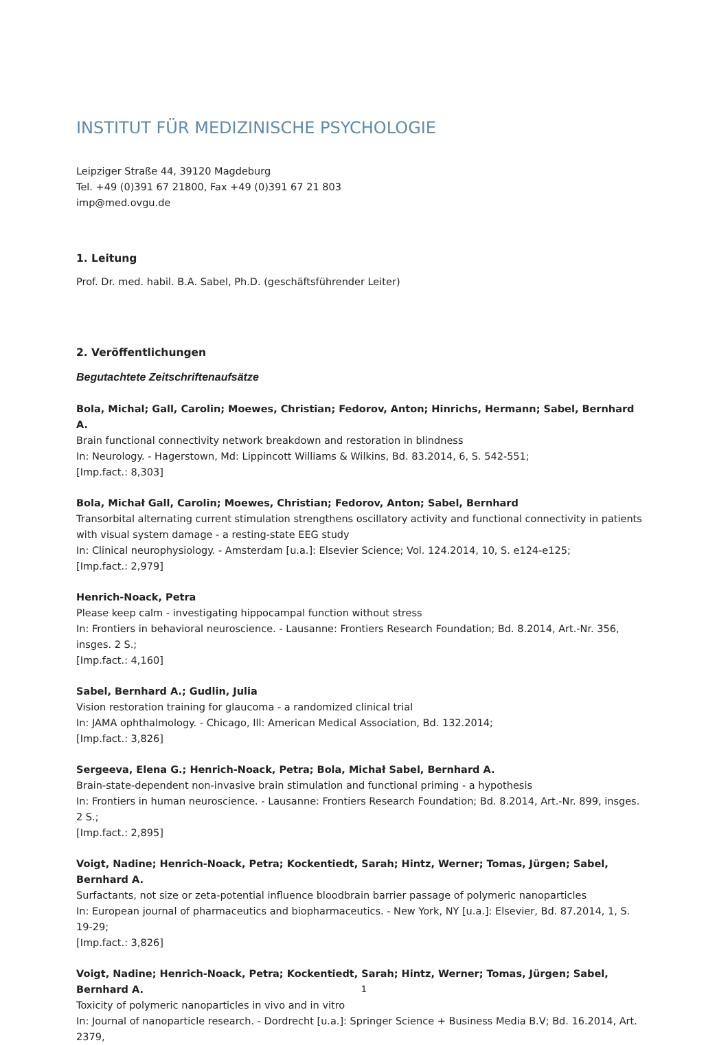INSTITUT FÜR MEDIZINISCHE PSYCHOLOGIE
Leipziger Straße 44, 39120 Magdeburg
Tel. +49 (0)391 67 21800, Fax +49 (0)391 67 21 803
imp@med.ovgu.de
1. Leitung
Prof. Dr. med. habil. B.A. Sabel, Ph.D. (geschäftsführender Leiter)
2. Veröffentlichungen
Begutachtete Zeitschriftenaufsätze
Bola, Michal; Gall, Carolin; Moewes, Christian; Fedorov, Anton; Hinrichs, Hermann; Sabel, Bernhard A.
Brain functional connectivity network breakdown and restoration in blindness
In: Neurology. - Hagerstown, Md: Lippincott Williams & Wilkins, Bd. 83.2014, 6, S. 542-551;
[Imp.fact.: 8,303]
Bola, Michał Gall, Carolin; Moewes, Christian; Fedorov, Anton; Sabel, Bernhard
Transorbital alternating current stimulation strengthens oscillatory activity and functional connectivity in patients with visual system damage - a resting-state EEG study
In: Clinical neurophysiology. - Amsterdam [u.a.]: Elsevier Science; Vol. 124.2014, 10, S. e124-e125;
[Imp.fact.: 2,979]
Henrich-Noack, Petra
Please keep calm - investigating hippocampal function without stress
In: Frontiers in behavioral neuroscience. - Lausanne: Frontiers Research Foundation; Bd. 8.2014, Art.-Nr. 356, insges. 2 S.;
[Imp.fact.: 4,160]
Sabel, Bernhard A.; Gudlin, Julia
Vision restoration training for glaucoma - a randomized clinical trial
In: JAMA ophthalmology. - Chicago, Ill: American Medical Association, Bd. 132.2014;
[Imp.fact.: 3,826]
Sergeeva, Elena G.; Henrich-Noack, Petra; Bola, Michał Sabel, Bernhard A.
Brain-state-dependent non-invasive brain stimulation and functional priming - a hypothesis
In: Frontiers in human neuroscience. - Lausanne: Frontiers Research Foundation; Bd. 8.2014, Art.-Nr. 899, insges. 2 S.;
[Imp.fact.: 2,895]
Voigt, Nadine; Henrich-Noack, Petra; Kockentiedt, Sarah; Hintz, Werner; Tomas, Jürgen; Sabel, Bernhard A.
Surfactants, not size or zeta-potential influence bloodbrain barrier passage of polymeric nanoparticles
In: European journal of pharmaceutics and biopharmaceutics. - New York, NY [u.a.]: Elsevier, Bd. 87.2014, 1, S. 19-29;
[Imp.fact.: 3,826]
Voigt, Nadine; Henrich-Noack, Petra; Kockentiedt, Sarah; Hintz, Werner; Tomas, Jürgen; Sabel, Bernhard A.
Toxicity of polymeric nanoparticles in vivo and in vitro
In: Journal of nanoparticle research. - Dordrecht [u.a.]: Springer Science + Business Media B.V; Bd. 16.2014, Art. 2379,
1